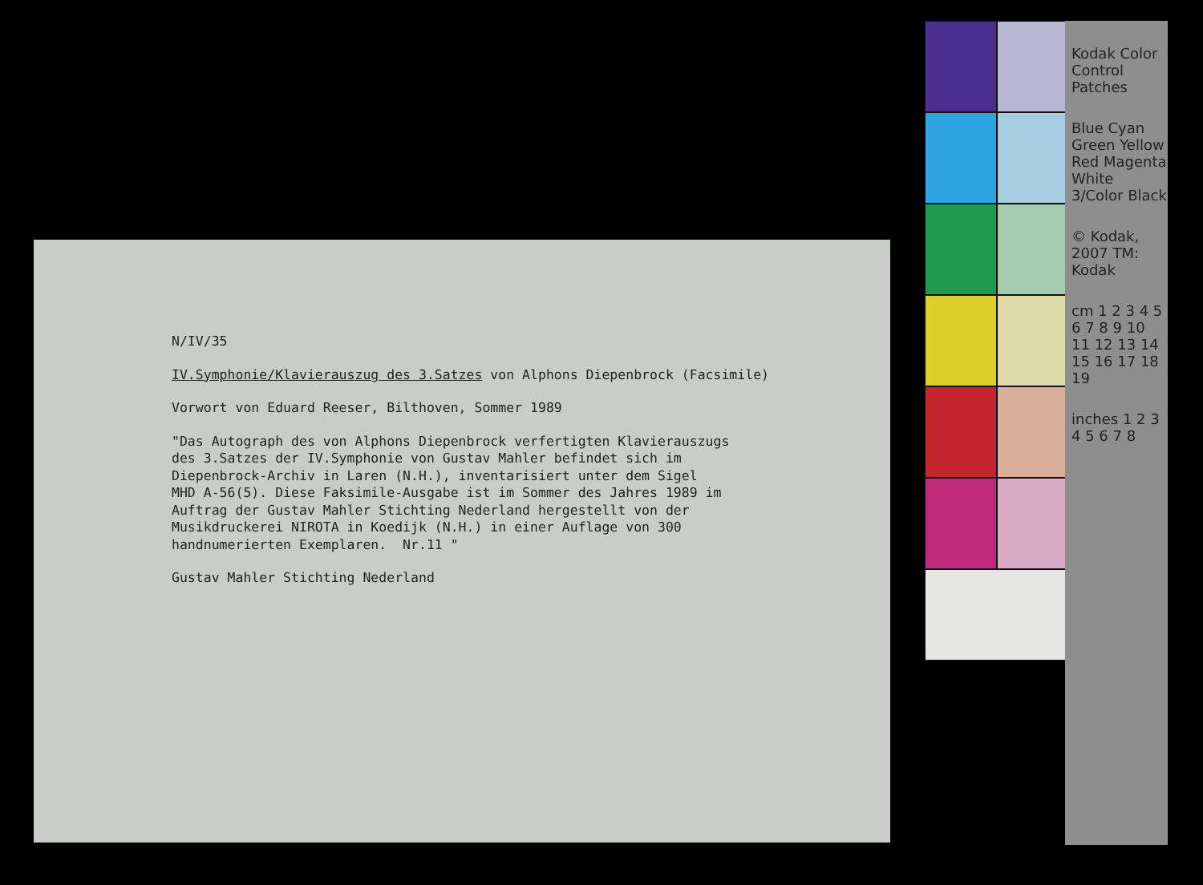N/IV/35
IV.Symphonie/Klavierauszug des 3.Satzes von Alphons Diepenbrock (Facsimile)
Vorwort von Eduard Reeser, Bilthoven, Sommer 1989
"Das Autograph des von Alphons Diepenbrock verfertigten Klavierauszugs des 3.Satzes der IV.Symphonie von Gustav Mahler befindet sich im Diepenbrock-Archiv in Laren (N.H.), inventarisiert unter dem Sigel MHD A-56(5). Diese Faksimile-Ausgabe ist im Sommer des Jahres 1989 im Auftrag der Gustav Mahler Stichting Nederland hergestellt von der Musikdruckerei NIROTA in Koedijk (N.H.) in einer Auflage von 300 handnumerierten Exemplaren. Nr.11 "
Gustav Mahler Stichting Nederland
Kodak Color Control Patches
Blue Cyan Green Yellow Red Magenta White 3/Color Black
© Kodak, 2007 TM: Kodak
cm 1 2 3 4 5 6 7 8 9 10 11 12 13 14 15 16 17 18 19
inches 1 2 3 4 5 6 7 8